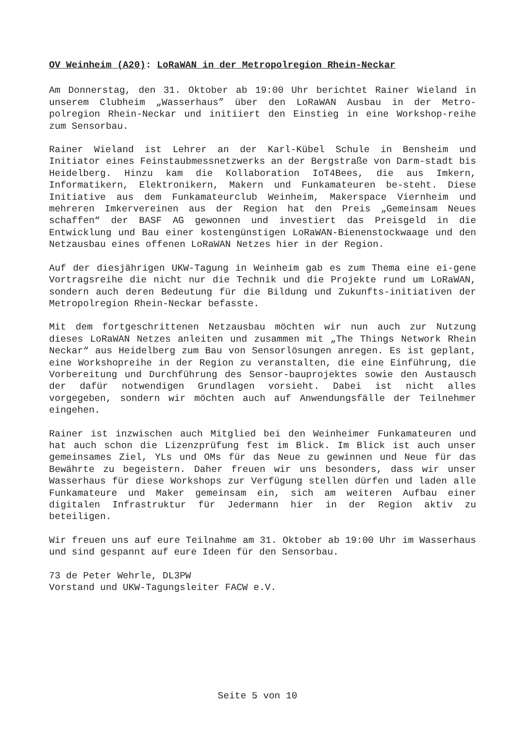OV Weinheim (A20): LoRaWAN in der Metropolregion Rhein-Neckar
Am Donnerstag, den 31. Oktober ab 19:00 Uhr berichtet Rainer Wieland in unserem Clubheim „Wasserhaus” über den LoRaWAN Ausbau in der Metro-polregion Rhein-Neckar und initiiert den Einstieg in eine Workshop-reihe zum Sensorbau.
Rainer Wieland ist Lehrer an der Karl-Kübel Schule in Bensheim und Initiator eines Feinstaubmessnetzwerks an der Bergstraße von Darm-stadt bis Heidelberg. Hinzu kam die Kollaboration IoT4Bees, die aus Imkern, Informatikern, Elektronikern, Makern und Funkamateuren be-steht. Diese Initiative aus dem Funkamateurclub Weinheim, Makerspace Viernheim und mehreren Imkervereinen aus der Region hat den Preis „Gemeinsam Neues schaffen“ der BASF AG gewonnen und investiert das Preisgeld in die Entwicklung und Bau einer kostengünstigen LoRaWAN-Bienenstockwaage und den Netzausbau eines offenen LoRaWAN Netzes hier in der Region.
Auf der diesjährigen UKW-Tagung in Weinheim gab es zum Thema eine ei-gene Vortragsreihe die nicht nur die Technik und die Projekte rund um LoRaWAN, sondern auch deren Bedeutung für die Bildung und Zukunfts-initiativen der Metropolregion Rhein-Neckar befasste.
Mit dem fortgeschrittenen Netzausbau möchten wir nun auch zur Nutzung dieses LoRaWAN Netzes anleiten und zusammen mit „The Things Network Rhein Neckar“ aus Heidelberg zum Bau von Sensorlösungen anregen. Es ist geplant, eine Workshopreihe in der Region zu veranstalten, die eine Einführung, die Vorbereitung und Durchführung des Sensor-bauprojektes sowie den Austausch der dafür notwendigen Grundlagen vorsieht. Dabei ist nicht alles vorgegeben, sondern wir möchten auch auf Anwendungsfälle der Teilnehmer eingehen.
Rainer ist inzwischen auch Mitglied bei den Weinheimer Funkamateuren und hat auch schon die Lizenzprüfung fest im Blick. Im Blick ist auch unser gemeinsames Ziel, YLs und OMs für das Neue zu gewinnen und Neue für das Bewährte zu begeistern. Daher freuen wir uns besonders, dass wir unser Wasserhaus für diese Workshops zur Verfügung stellen dürfen und laden alle Funkamateure und Maker gemeinsam ein, sich am weiteren Aufbau einer digitalen Infrastruktur für Jedermann hier in der Region aktiv zu beteiligen.
Wir freuen uns auf eure Teilnahme am 31. Oktober ab 19:00 Uhr im Wasserhaus und sind gespannt auf eure Ideen für den Sensorbau.
73 de Peter Wehrle, DL3PW
Vorstand und UKW-Tagungsleiter FACW e.V.
Seite 5 von 10